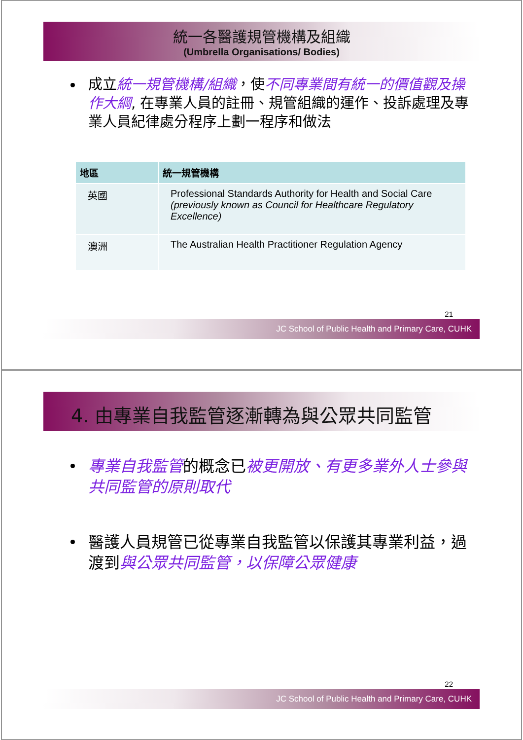統一各醫護規管機構及組織
(Umbrella Organisations/ Bodies)
成立統一規管機構/組織，使不同專業間有統一的價值觀及操作大綱, 在專業人員的註冊、規管組織的運作、投訴處理及專業人員紀律處分程序上劃一程序和做法
| 地區 | 統一規管機構 |
| --- | --- |
| 英國 | Professional Standards Authority for Health and Social Care (previously known as Council for Healthcare Regulatory Excellence) |
| 澳洲 | The Australian Health Practitioner Regulation Agency |
21
JC School of Public Health and Primary Care, CUHK
4. 由專業自我監管逐漸轉為與公眾共同監管
專業自我監管的概念已被更開放、有更多業外人士參與共同監管的原則取代
醫護人員規管已從專業自我監管以保護其專業利益，過渡到與公眾共同監管，以保障公眾健康
22
JC School of Public Health and Primary Care, CUHK